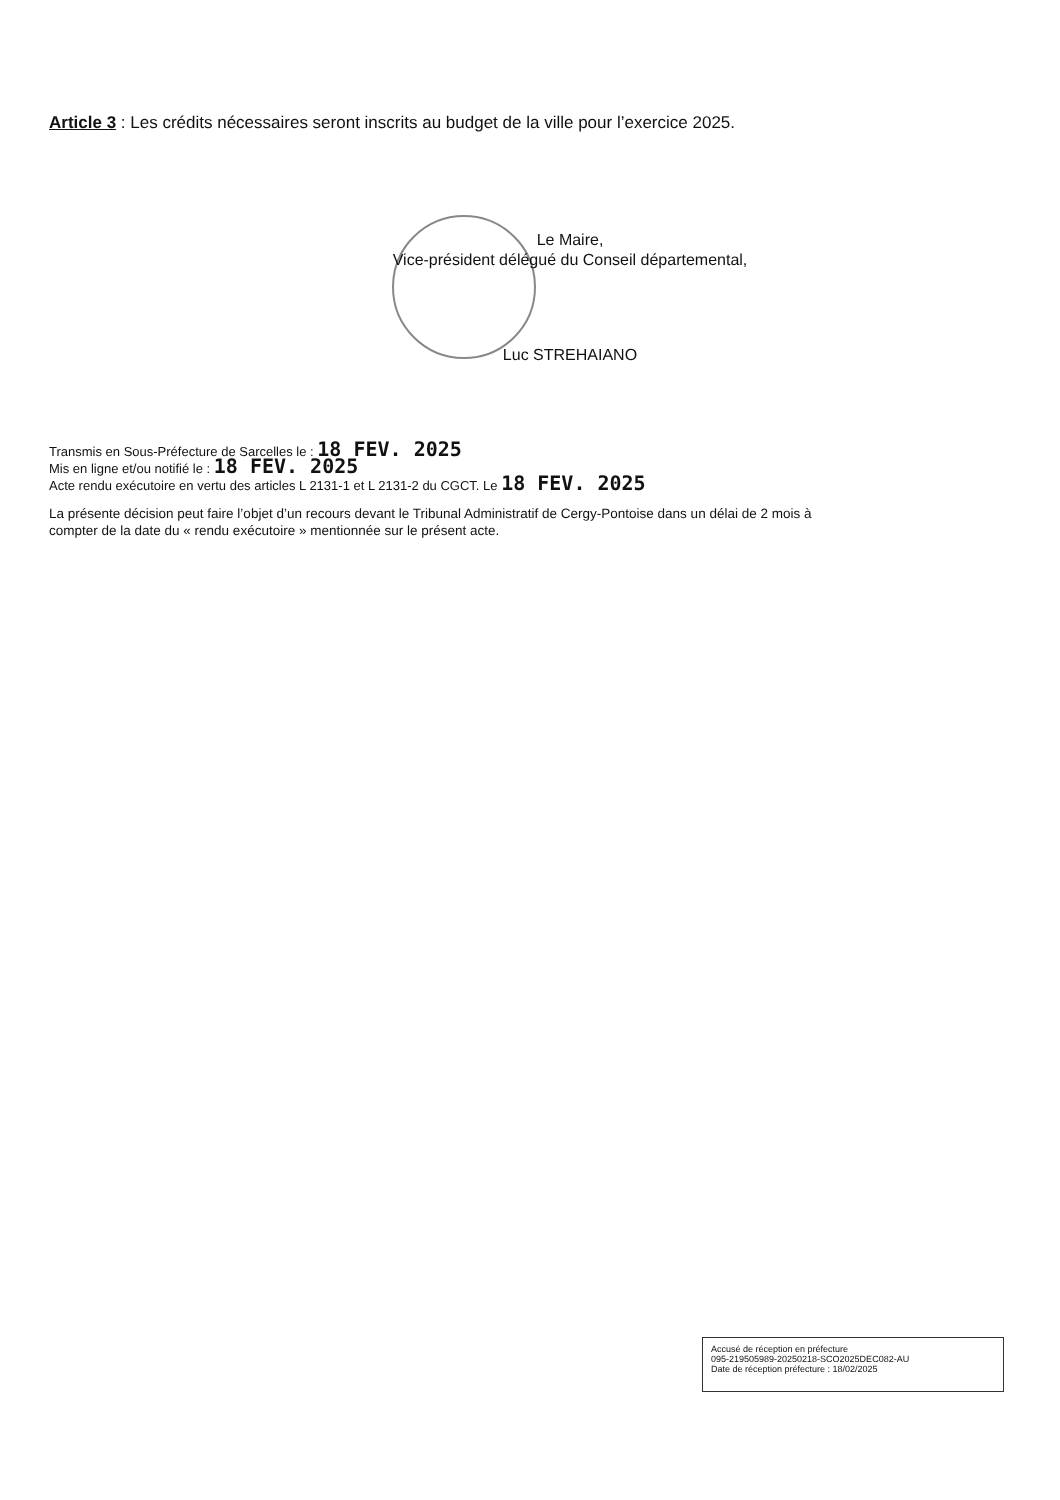Article 3 : Les crédits nécessaires seront inscrits au budget de la ville pour l’exercice 2025.
Le Maire,
Vice-président délégué du Conseil départemental,
Luc STREHAIANO
Transmis en Sous-Préfecture de Sarcelles le : 18 FEV. 2025
Mis en ligne et/ou notifié le : 18 FEV. 2025
Acte rendu exécutoire en vertu des articles L 2131-1 et L 2131-2 du CGCT. Le 18 FEV. 2025
La présente décision peut faire l’objet d’un recours devant le Tribunal Administratif de Cergy-Pontoise dans un délai de 2 mois à compter de la date du « rendu exécutoire » mentionnée sur le présent acte.
Accusé de réception en préfecture
095-219505989-20250218-SCO2025DEC082-AU
Date de réception préfecture : 18/02/2025